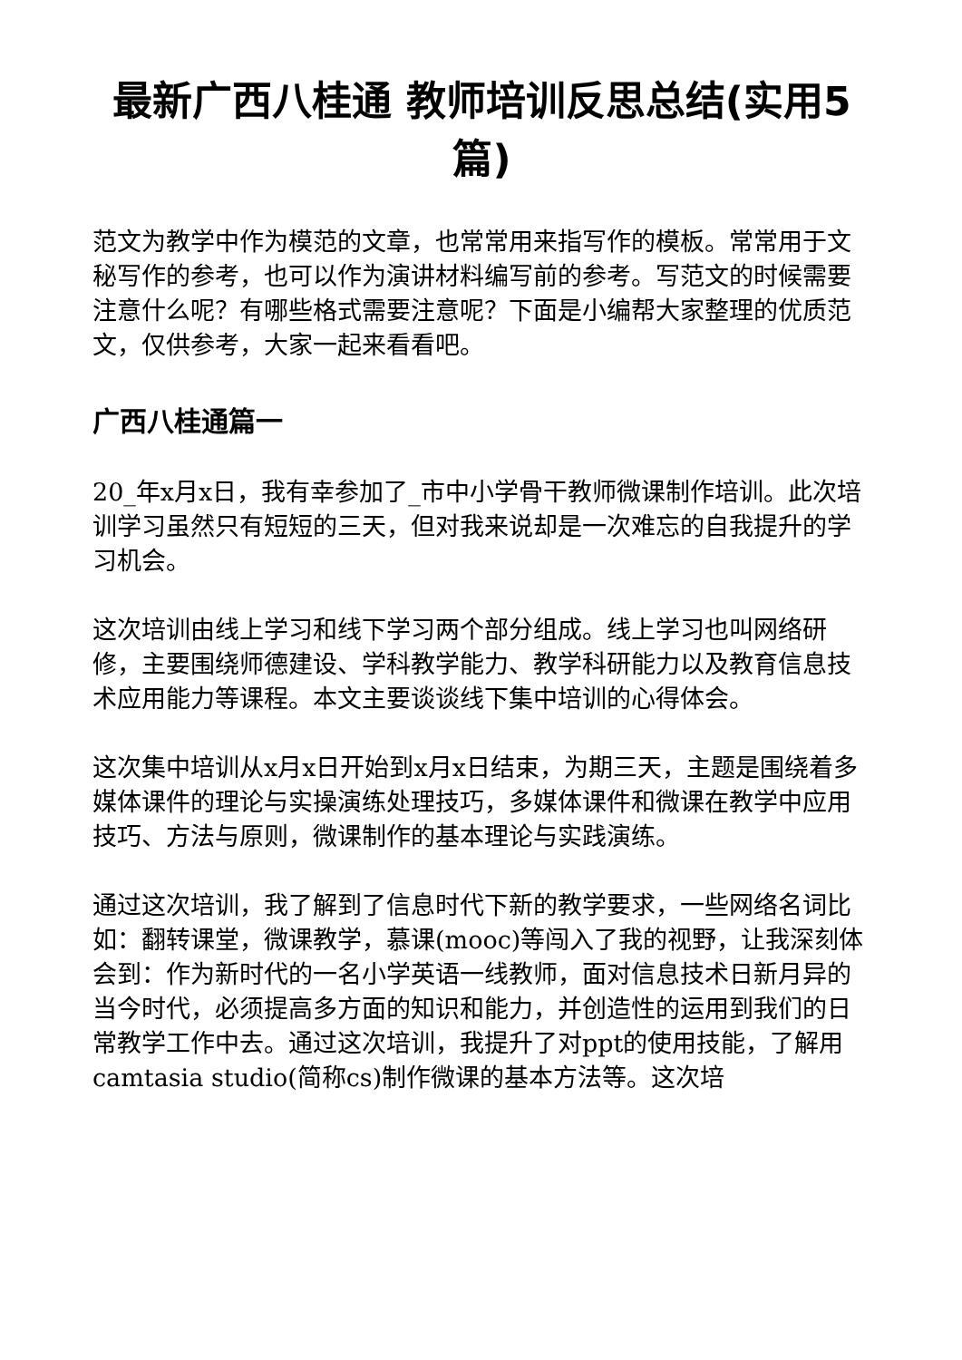最新广西八桂通 教师培训反思总结(实用5篇)
范文为教学中作为模范的文章，也常常用来指写作的模板。常常用于文秘写作的参考，也可以作为演讲材料编写前的参考。写范文的时候需要注意什么呢？有哪些格式需要注意呢？下面是小编帮大家整理的优质范文，仅供参考，大家一起来看看吧。
广西八桂通篇一
20_年x月x日，我有幸参加了_市中小学骨干教师微课制作培训。此次培训学习虽然只有短短的三天，但对我来说却是一次难忘的自我提升的学习机会。
这次培训由线上学习和线下学习两个部分组成。线上学习也叫网络研修，主要围绕师德建设、学科教学能力、教学科研能力以及教育信息技术应用能力等课程。本文主要谈谈线下集中培训的心得体会。
这次集中培训从x月x日开始到x月x日结束，为期三天，主题是围绕着多媒体课件的理论与实操演练处理技巧，多媒体课件和微课在教学中应用技巧、方法与原则，微课制作的基本理论与实践演练。
通过这次培训，我了解到了信息时代下新的教学要求，一些网络名词比如：翻转课堂，微课教学，慕课(mooc)等闯入了我的视野，让我深刻体会到：作为新时代的一名小学英语一线教师，面对信息技术日新月异的当今时代，必须提高多方面的知识和能力，并创造性的运用到我们的日常教学工作中去。通过这次培训，我提升了对ppt的使用技能，了解用camtasia studio(简称cs)制作微课的基本方法等。这次培